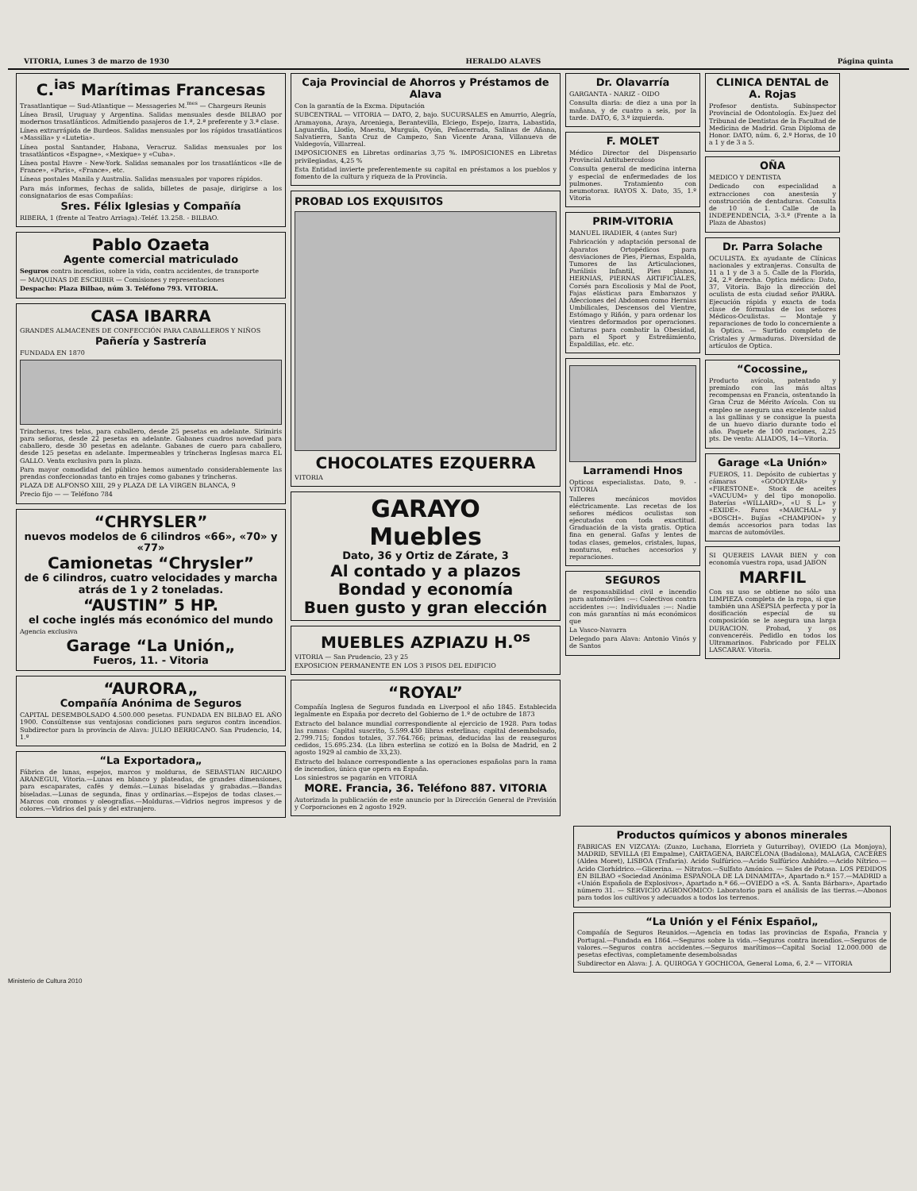VITORIA, Lunes 3 de marzo de 1930 HERALDO ALAVES Página quinta
C.<sup>ias</sup> Marítimas Francesas
Trasatlantique — Sud-Atlantique — Messageries M.<sup>mes</sup> — Chargeurs Reunis
Línea Brasil, Uruguay y Argentina. Salidas mensuales desde BILBAO por modernos trasatlánticos. Admitiendo pasajeros de 1.ª, 2.ª preferente y 3.ª clase.
Línea extrarrápida de Burdeos. Salidas mensuales por los rápidos trasatlánticos «Massilia» y «Lutetia».
Línea postal Santander, Habana, Veracruz. Salidas mensuales por los trasatlánticos «Espagne», «Mexique» y «Cuba».
Línea postal Havre - New-York. Salidas semanales por los trasatlánticos «Ile de France», «Paris», «France», etc.
Líneas postales Manila y Australia. Salidas mensuales por vapores rápidos.
Para más informes, fechas de salida, billetes de pasaje, dirigirse a los consignatarios de esas Compañías:
Sres. Félix Iglesias y Compañía
RIBERA, 1 (frente al Teatro Arriaga).-Teléf. 13.258. - BILBAO.
Pablo Ozaeta
Agente comercial matriculado
Seguros contra incendios, sobre la vida, contra accidentes, de transporte
— MAQUINAS DE ESCRIBIR — Comisiones y representaciones
Despacho: Plaza Bilbao, núm 3. Teléfono 793. VITORIA.
CASA IBARRA
GRANDES ALMACENES DE CONFECCIÓN PARA CABALLEROS Y NIÑOS
Pañería y Sastrería
FUNDADA EN 1870
Trincheras, tres telas, para caballero, desde 25 pesetas en adelante. Sirimiris para señoras, desde 22 pesetas en adelante. Gabanes cuadros novedad para caballero, desde 30 pesetas en adelante. Gabanes de cuero para caballero, desde 125 pesetas en adelante. Impermeables y trincheras Inglesas marca EL GALLO. Venta exclusiva para la plaza.
Para mayor comodidad del público hemos aumentado considerablemente las prendas confeccionadas tanto en trajes como gabanes y trincheras.
PLAZA DE ALFONSO XIII, 29 y PLAZA DE LA VIRGEN BLANCA, 9
Precio fijo — — Teléfono 784
“CHRYSLER”
nuevos modelos de 6 cilindros «66», «70» y «77»
Camionetas “Chrysler”
de 6 cilindros, cuatro velocidades y marcha atrás de 1 y 2 toneladas.
“AUSTIN” 5 HP.
el coche inglés más económico del mundo
Agencia exclusiva
Garage “La Unión„
Fueros, 11. - Vitoria
“AURORA„
Compañía Anónima de Seguros
CAPITAL DESEMBOLSADO 4.500.000 pesetas. FUNDADA EN BILBAO EL AÑO 1900. Consúltense sus ventajosas condiciones para seguros contra incendios. Subdirector para la provincia de Alava: JULIO BERRICANO. San Prudencio, 14, 1.º
“La Exportadora„
Fábrica de lunas, espejos, marcos y molduras, de SEBASTIAN RICARDO ARANEGUI, Vitoria.—Lunas en blanco y plateadas, de grandes dimensiones, para escaparates, cafés y demás.—Lunas biseladas y grabadas.—Bandas biseladas.—Lunas de segunda, finas y ordinarias.—Espejos de todas clases.—Marcos con cromos y oleografías.—Molduras.—Vidrios negros impresos y de colores.—Vidrios del país y del extranjero.
Caja Provincial de Ahorros y Préstamos de Alava
Con la garantía de la Excma. Diputación
SUBCENTRAL — VITORIA — DATO, 2, bajo. SUCURSALES en Amurrio, Alegría, Aramayona, Araya, Arceniega, Berantevilla, Elciego, Espejo, Izarra, Labastida, Laguardia, Llodio, Maestu, Murguía, Oyón, Peñacerrada, Salinas de Añana, Salvatierra, Santa Cruz de Campezo, San Vicente Arana, Villanueva de Valdegovía, Villarreal.
IMPOSICIONES en Libretas ordinarias 3,75 %. IMPOSICIONES en Libretas privilegiadas, 4,25 %
Esta Entidad invierte preferentemente su capital en préstamos a los pueblos y fomento de la cultura y riqueza de la Provincia.
PROBAD LOS EXQUISITOS
CHOCOLATES EZQUERRA
VITORIA
GARAYO
Muebles
Dato, 36 y Ortiz de Zárate, 3
Al contado y a plazos
Bondad y economía
Buen gusto y gran elección
MUEBLES AZPIAZU H.<sup>os</sup>
VITORIA — San Prudencio, 23 y 25
EXPOSICION PERMANENTE EN LOS 3 PISOS DEL EDIFICIO
“ROYAL”
Compañía Inglesa de Seguros fundada en Liverpool el año 1845. Establecida legalmente en España por decreto del Gobierno de 1.º de octubre de 1873
Extracto del balance mundial correspondiente al ejercicio de 1928. Para todas las ramas: Capital suscrito, 5.599.430 libras esterlinas; capital desembolsado, 2.799.715; fondos totales, 37.764.766; primas, deducidas las de reaseguros cedidos, 15.695.234. (La libra esterlina se cotizó en la Bolsa de Madrid, en 2 agosto 1929 al cambio de 33,23).
Extracto del balance correspondiente a las operaciones españolas para la rama de incendios, única que opera en España.
Los siniestros se pagarán en VITORIA
MORE. Francia, 36. Teléfono 887. VITORIA
Autorizada la publicación de este anuncio por la Dirección General de Previsión y Corporaciones en 2 agosto 1929.
Dr. Olavarría
GARGANTA - NARIZ - OIDO
Consulta diaria: de diez a una por la mañana, y de cuatro a seis, por la tarde. DATO, 6, 3.º izquierda.
F. MOLET
Médico Director del Dispensario Provincial Antituberculoso
Consulta general de medicina interna y especial de enfermedades de los pulmones. Tratamiento con neumotorax. RAYOS X. Dato, 35, 1.º Vitoria
PRIM-VITORIA
MANUEL IRADIER, 4 (antes Sur)
Fabricación y adaptación personal de Aparatos Ortopédicos para desviaciones de Pies, Piernas, Espalda, Tumores de las Articulaciones, Parálisis Infantil, Pies planos, HERNIAS, PIERNAS ARTIFICIALES, Corsés para Escoliosis y Mal de Poot, Fajas elásticas para Embarazos y Afecciones del Abdomen como Hernias Umbilicales, Descensos del Vientre, Estómago y Riñón, y para ordenar los vientres deformados por operaciones. Cinturas para combatir la Obesidad, para el Sport y Estreñimiento, Espaldillas, etc. etc.
Larramendi Hnos
Opticos especialistas. Dato, 9. - VITORIA
Talleres mecánicos movidos eléctricamente. Las recetas de los señores médicos oculistas son ejecutadas con toda exactitud. Graduación de la vista gratis. Optica fina en general. Gafas y lentes de todas clases, gemelos, cristales, lupas, monturas, estuches accesorios y reparaciones.
SEGUROS
de responsabilidad civil e incendio para automóviles :—: Colectivos contra accidentes :—: Individuales :—: Nadie con más garantías ni más económicos que
La Vasco-Navarra
Delegado para Alava: Antonio Vinós y de Santos
CLINICA DENTAL de A. Rojas
Profesor dentista. Subinspector Provincial de Odontología. Ex-Juez del Tribunal de Dentistas de la Facultad de Medicina de Madrid. Gran Diploma de Honor. DATO, núm. 6, 2.º Horas, de 10 a 1 y de 3 a 5.
OÑA
MEDICO Y DENTISTA
Dedicado con especialidad a extracciones con anestesia y construcción de dentaduras. Consulta de 10 a 1. Calle de la INDEPENDENCIA, 3-3.º (Frente a la Plaza de Abastos)
Dr. Parra Solache
OCULISTA. Ex ayudante de Clínicas nacionales y extranjeras. Consulta de 11 a 1 y de 3 a 5. Calle de la Florida, 24, 2.º derecha. Optica médica: Dato, 37, Vitoria. Bajo la dirección del oculista de esta ciudad señor PARRA. Ejecución rápida y exacta de toda clase de fórmulas de los señores Médicos-Oculistas. — Montaje y reparaciones de todo lo concerniente a la Optica. — Surtido completo de Cristales y Armaduras. Diversidad de artículos de Optica.
“Cocossine„
Producto avícola, patentado y premiado con las más altas recompensas en Francia, ostentando la Gran Cruz de Mérito Avícola. Con su empleo se asegura una excelente salud a las gallinas y se consigue la puesta de un huevo diario durante todo el año. Paquete de 100 raciones, 2,25 pts. De venta: ALIADOS, 14—Vitoria.
Garage «La Unión»
FUEROS, 11. Depósito de cubiertas y cámaras «GOODYEAR» y «FIRESTONE». Stock de aceites «VACUUM» y del tipo monopolio. Baterías «WILLARD», «U S L» y «EXIDE». Faros «MARCHAL» y «BOSCH». Bujías «CHAMPION» y demás accesorios para todas las marcas de automóviles.
SI QUEREIS LAVAR BIEN y con economía vuestra ropa, usad JABON
MARFIL
Con su uso se obtiene no sólo una LIMPIEZA completa de la ropa, si que también una ASEPSIA perfecta y por la dosificación especial de su composición se le asegura una larga DURACION. Probad, y os convenceréis. Pedidlo en todos los Ultramarinos. Fabricado por FELIX LASCARAY. Vitoria.
Productos químicos y abonos minerales
FABRICAS EN VIZCAYA: (Zuazo, Luchana, Elorrieta y Guturribay), OVIEDO (La Monjoya), MADRID, SEVILLA (El Empalme), CARTAGENA, BARCELONA (Badalona), MALAGA, CACERES (Aldea Moret), LISBOA (Trafaria). Acido Sulfúrico.—Acido Sulfúrico Anhidro.—Acido Nítrico.—Acido Clorhídrico.—Glicerina. — Nitratos.—Sulfato Amónico. — Sales de Potasa. LOS PEDIDOS EN BILBAO «Sociedad Anónima ESPAÑOLA DE LA DINAMITA», Apartado n.º 157.—MADRID a «Unión Española de Explosivos», Apartado n.º 66.—OVIEDO a «S. A. Santa Bárbara», Apartado número 31. — SERVICIO AGRONOMICO: Laboratorio para el análisis de las tierras.—Abonos para todos los cultivos y adecuados a todos los terrenos.
“La Unión y el Fénix Español„
Compañía de Seguros Reunidos.—Agencia en todas las provincias de España, Francia y Portugal.—Fundada en 1864.—Seguros sobre la vida.—Seguros contra incendios.—Seguros de valores.—Seguros contra accidentes.—Seguros marítimos—Capital Social 12.000.000 de pesetas efectivas, completamente desembolsadas
Subdirector en Alava: J. A. QUIROGA Y GOCHICOA, General Loma, 6, 2.º — VITORIA
Ministerio de Cultura 2010